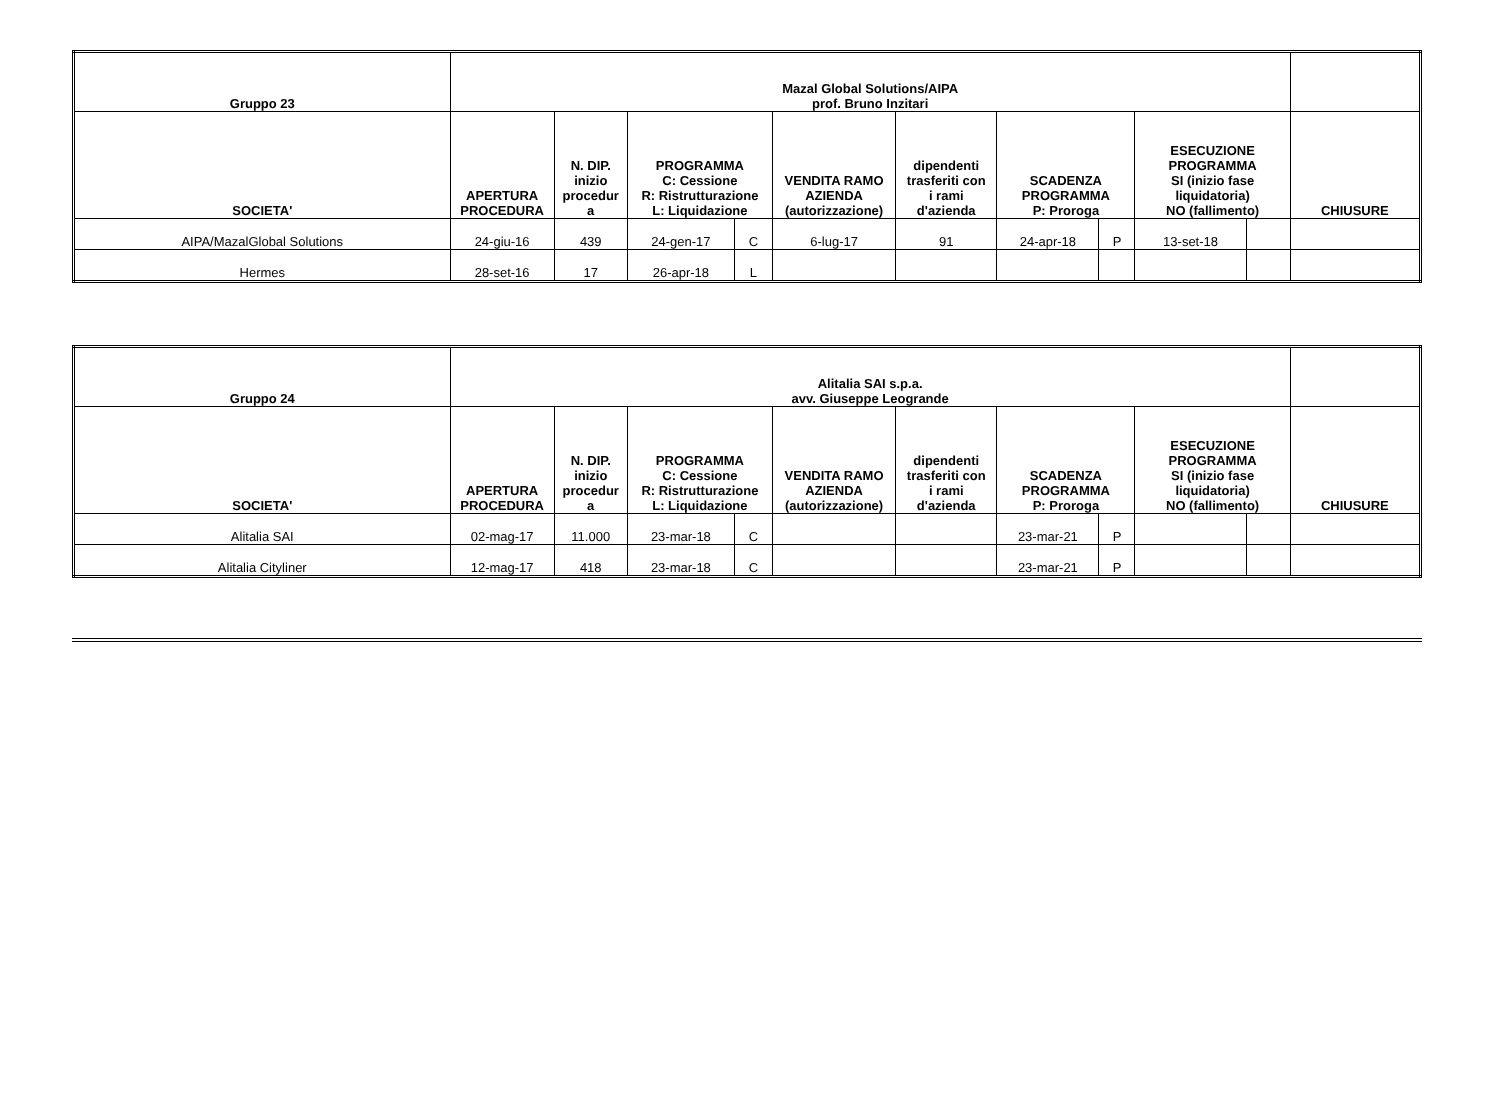| Gruppo 23 | Mazal Global Solutions/AIPA prof. Bruno Inzitari | | | | | | | | | | |
| --- | --- | --- | --- | --- | --- | --- | --- | --- | --- | --- | --- |
| SOCIETA' | APERTURA PROCEDURA | N. DIP. inizio procedur a | PROGRAMMA C: Cessione R: Ristrutturazione L: Liquidazione | | VENDITA RAMO AZIENDA (autorizzazione) | dipendenti trasferiti con i rami d'azienda | SCADENZA PROGRAMMA P: Proroga | | ESECUZIONE PROGRAMMA SI (inizio fase liquidatoria) NO (fallimento) | | CHIUSURE |
| AIPA/MazalGlobal Solutions | 24-giu-16 | 439 | 24-gen-17 | C | 6-lug-17 | 91 | 24-apr-18 | P | 13-set-18 | | |
| Hermes | 28-set-16 | 17 | 26-apr-18 | L | | | | | | | |
| Gruppo 24 | Alitalia SAI s.p.a. avv. Giuseppe Leogrande | | | | | | | | | | |
| --- | --- | --- | --- | --- | --- | --- | --- | --- | --- | --- | --- |
| SOCIETA' | APERTURA PROCEDURA | N. DIP. inizio procedur a | PROGRAMMA C: Cessione R: Ristrutturazione L: Liquidazione | | VENDITA RAMO AZIENDA (autorizzazione) | dipendenti trasferiti con i rami d'azienda | SCADENZA PROGRAMMA P: Proroga | | ESECUZIONE PROGRAMMA SI (inizio fase liquidatoria) NO (fallimento) | | CHIUSURE |
| Alitalia SAI | 02-mag-17 | 11.000 | 23-mar-18 | C | | | 23-mar-21 | P | | | |
| Alitalia Cityliner | 12-mag-17 | 418 | 23-mar-18 | C | | | 23-mar-21 | P | | | |